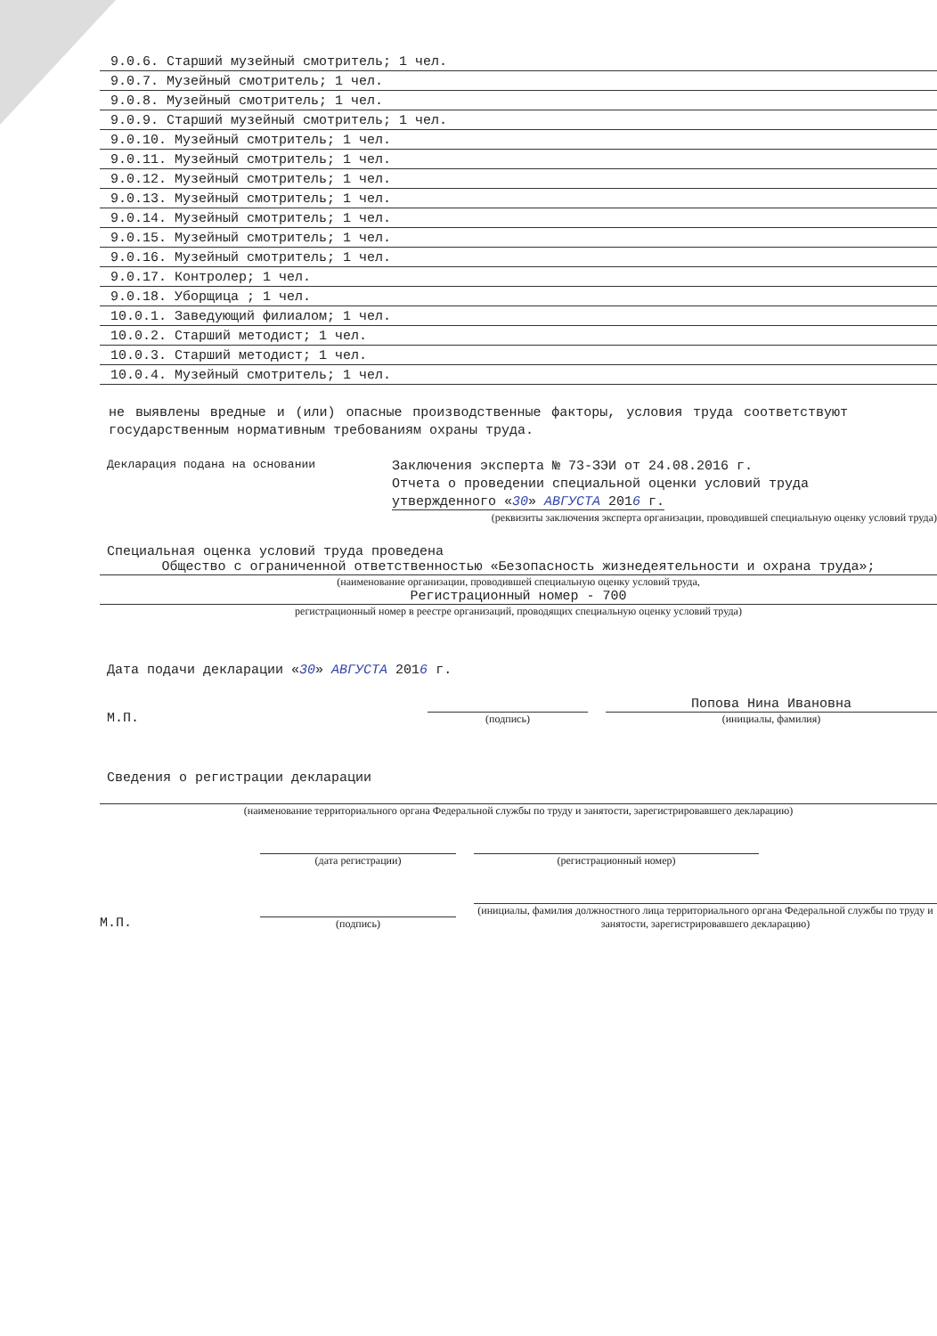9.0.6. Старший музейный смотритель; 1 чел.
9.0.7. Музейный смотритель; 1 чел.
9.0.8. Музейный смотритель; 1 чел.
9.0.9. Старший музейный смотритель; 1 чел.
9.0.10. Музейный смотритель; 1 чел.
9.0.11. Музейный смотритель; 1 чел.
9.0.12. Музейный смотритель; 1 чел.
9.0.13. Музейный смотритель; 1 чел.
9.0.14. Музейный смотритель; 1 чел.
9.0.15. Музейный смотритель; 1 чел.
9.0.16. Музейный смотритель; 1 чел.
9.0.17. Контролер; 1 чел.
9.0.18. Уборщица ; 1 чел.
10.0.1. Заведующий филиалом; 1 чел.
10.0.2. Старший методист; 1 чел.
10.0.3. Старший методист; 1 чел.
10.0.4. Музейный смотритель; 1 чел.
не выявлены вредные и (или) опасные производственные факторы, условия труда соответствуют государственным нормативным требованиям охраны труда.
Декларация подана на основании
Заключения эксперта № 73-ЗЭИ от 24.08.2016 г.
Отчета о проведении специальной оценки условий труда
утвержденного «30» АВГУСТА 2016 г.
(реквизиты заключения эксперта организации, проводившей специальную оценку условий труда)
Специальная оценка условий труда проведена
Общество с ограниченной ответственностью «Безопасность жизнедеятельности и охрана труда»;
(наименование организации, проводившей специальную оценку условий труда,
Регистрационный номер - 700
регистрационный номер в реестре организаций, проводящих специальную оценку условий труда)
Дата подачи декларации «30» АВГУСТА 2016 г.
М.П.
(подпись)
Попова Нина Ивановна
(инициалы, фамилия)
Сведения о регистрации декларации
(наименование территориального органа Федеральной службы по труду и занятости, зарегистрировавшего декларацию)
(дата регистрации) (регистрационный номер)
М.П.
(подпись)
(инициалы, фамилия должностного лица территориального органа Федеральной службы по труду и занятости, зарегистрировавшего декларацию)